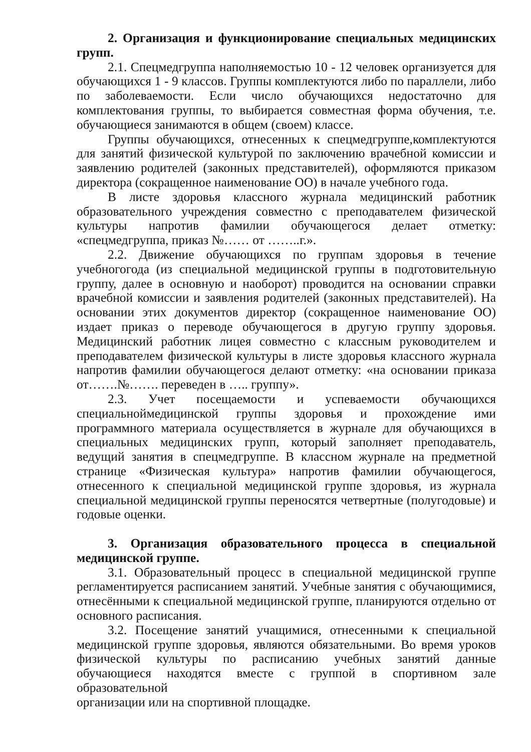2. Организация и функционирование специальных медицинских групп.
2.1. Спецмедгруппа наполняемостью 10 - 12 человек организуется для обучающихся 1 - 9 классов. Группы комплектуются либо по параллели, либо по заболеваемости. Если число обучающихся недостаточно для комплектования группы, то выбирается совместная форма обучения, т.е. обучающиеся занимаются в общем (своем) классе.
Группы обучающихся, отнесенных к спецмедгруппе,комплектуются для занятий физической культурой по заключению врачебной комиссии и заявлению родителей (законных представителей), оформляются приказом директора (сокращенное наименование ОО) в начале учебного года.
В листе здоровья классного журнала медицинский работник образовательного учреждения совместно с преподавателем физической культуры напротив фамилии обучающегося делает отметку: «спецмедгруппа, приказ №…… от ……..г.».
2.2. Движение обучающихся по группам здоровья в течение учебногогода (из специальной медицинской группы в подготовительную группу, далее в основную и наоборот) проводится на основании справки врачебной комиссии и заявления родителей (законных представителей). На основании этих документов директор (сокращенное наименование ОО) издает приказ о переводе обучающегося в другую группу здоровья. Медицинский работник лицея совместно с классным руководителем и преподавателем физической культуры в листе здоровья классного журнала напротив фамилии обучающегося делают отметку: «на основании приказа от…….№……. переведен в ….. группу».
2.3. Учет посещаемости и успеваемости обучающихся специальноймедицинской группы здоровья и прохождение ими программного материала осуществляется в журнале для обучающихся в специальных медицинских групп, который заполняет преподаватель, ведущий занятия в спецмедгруппе. В классном журнале на предметной странице «Физическая культура» напротив фамилии обучающегося, отнесенного к специальной медицинской группе здоровья, из журнала специальной медицинской группы переносятся четвертные (полугодовые) и годовые оценки.
3. Организация образовательного процесса в специальной медицинской группе.
3.1. Образовательный процесс в специальной медицинской группе регламентируется расписанием занятий. Учебные занятия с обучающимися, отнесёнными к специальной медицинской группе, планируются отдельно от основного расписания.
3.2. Посещение занятий учащимися, отнесенными к специальной медицинской группе здоровья, являются обязательными. Во время уроков физической культуры по расписанию учебных занятий данные обучающиеся находятся вместе с группой в спортивном зале образовательной
организации или на спортивной площадке.